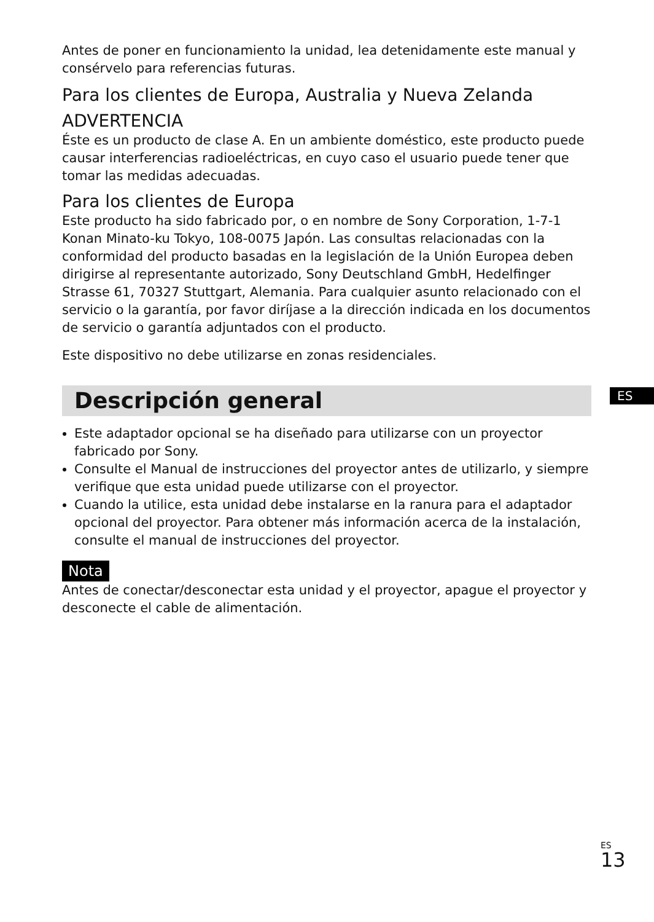Antes de poner en funcionamiento la unidad, lea detenidamente este manual y consérvelo para referencias futuras.
Para los clientes de Europa, Australia y Nueva Zelanda
ADVERTENCIA
Éste es un producto de clase A. En un ambiente doméstico, este producto puede causar interferencias radioeléctricas, en cuyo caso el usuario puede tener que tomar las medidas adecuadas.
Para los clientes de Europa
Este producto ha sido fabricado por, o en nombre de Sony Corporation, 1-7-1 Konan Minato-ku Tokyo, 108-0075 Japón. Las consultas relacionadas con la conformidad del producto basadas en la legislación de la Unión Europea deben dirigirse al representante autorizado, Sony Deutschland GmbH, Hedelfinger Strasse 61, 70327 Stuttgart, Alemania. Para cualquier asunto relacionado con el servicio o la garantía, por favor diríjase a la dirección indicada en los documentos de servicio o garantía adjuntados con el producto.
Este dispositivo no debe utilizarse en zonas residenciales.
Descripción general
Este adaptador opcional se ha diseñado para utilizarse con un proyector fabricado por Sony.
Consulte el Manual de instrucciones del proyector antes de utilizarlo, y siempre verifique que esta unidad puede utilizarse con el proyector.
Cuando la utilice, esta unidad debe instalarse en la ranura para el adaptador opcional del proyector. Para obtener más información acerca de la instalación, consulte el manual de instrucciones del proyector.
Nota
Antes de conectar/desconectar esta unidad y el proyector, apague el proyector y desconecte el cable de alimentación.
ES
<sup>ES</sup>13